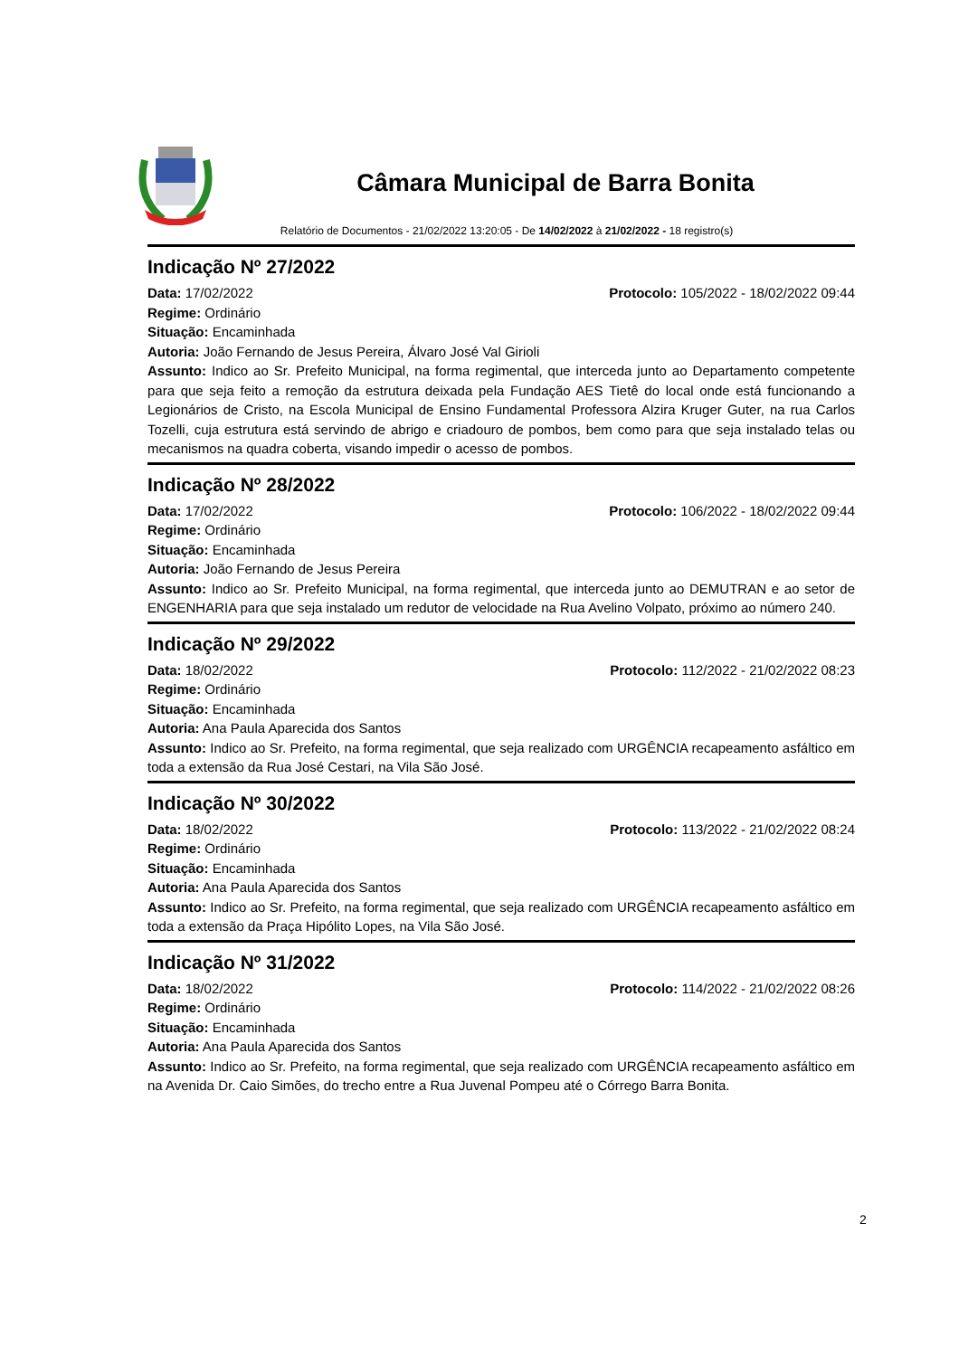Câmara Municipal de Barra Bonita
Relatório de Documentos - 21/02/2022 13:20:05 - De 14/02/2022 à 21/02/2022 - 18 registro(s)
Indicação Nº 27/2022
Data: 17/02/2022 Protocolo: 105/2022 - 18/02/2022 09:44
Regime: Ordinário
Situação: Encaminhada
Autoria: João Fernando de Jesus Pereira, Álvaro José Val Girioli
Assunto: Indico ao Sr. Prefeito Municipal, na forma regimental, que interceda junto ao Departamento competente para que seja feito a remoção da estrutura deixada pela Fundação AES Tietê do local onde está funcionando a Legionários de Cristo, na Escola Municipal de Ensino Fundamental Professora Alzira Kruger Guter, na rua Carlos Tozelli, cuja estrutura está servindo de abrigo e criadouro de pombos, bem como para que seja instalado telas ou mecanismos na quadra coberta, visando impedir o acesso de pombos.
Indicação Nº 28/2022
Data: 17/02/2022 Protocolo: 106/2022 - 18/02/2022 09:44
Regime: Ordinário
Situação: Encaminhada
Autoria: João Fernando de Jesus Pereira
Assunto: Indico ao Sr. Prefeito Municipal, na forma regimental, que interceda junto ao DEMUTRAN e ao setor de ENGENHARIA para que seja instalado um redutor de velocidade na Rua Avelino Volpato, próximo ao número 240.
Indicação Nº 29/2022
Data: 18/02/2022 Protocolo: 112/2022 - 21/02/2022 08:23
Regime: Ordinário
Situação: Encaminhada
Autoria: Ana Paula Aparecida dos Santos
Assunto: Indico ao Sr. Prefeito, na forma regimental, que seja realizado com URGÊNCIA recapeamento asfáltico em toda a extensão da Rua José Cestari, na Vila São José.
Indicação Nº 30/2022
Data: 18/02/2022 Protocolo: 113/2022 - 21/02/2022 08:24
Regime: Ordinário
Situação: Encaminhada
Autoria: Ana Paula Aparecida dos Santos
Assunto: Indico ao Sr. Prefeito, na forma regimental, que seja realizado com URGÊNCIA recapeamento asfáltico em toda a extensão da Praça Hipólito Lopes, na Vila São José.
Indicação Nº 31/2022
Data: 18/02/2022 Protocolo: 114/2022 - 21/02/2022 08:26
Regime: Ordinário
Situação: Encaminhada
Autoria: Ana Paula Aparecida dos Santos
Assunto: Indico ao Sr. Prefeito, na forma regimental, que seja realizado com URGÊNCIA recapeamento asfáltico em na Avenida Dr. Caio Simões, do trecho entre a Rua Juvenal Pompeu até o Córrego Barra Bonita.
2